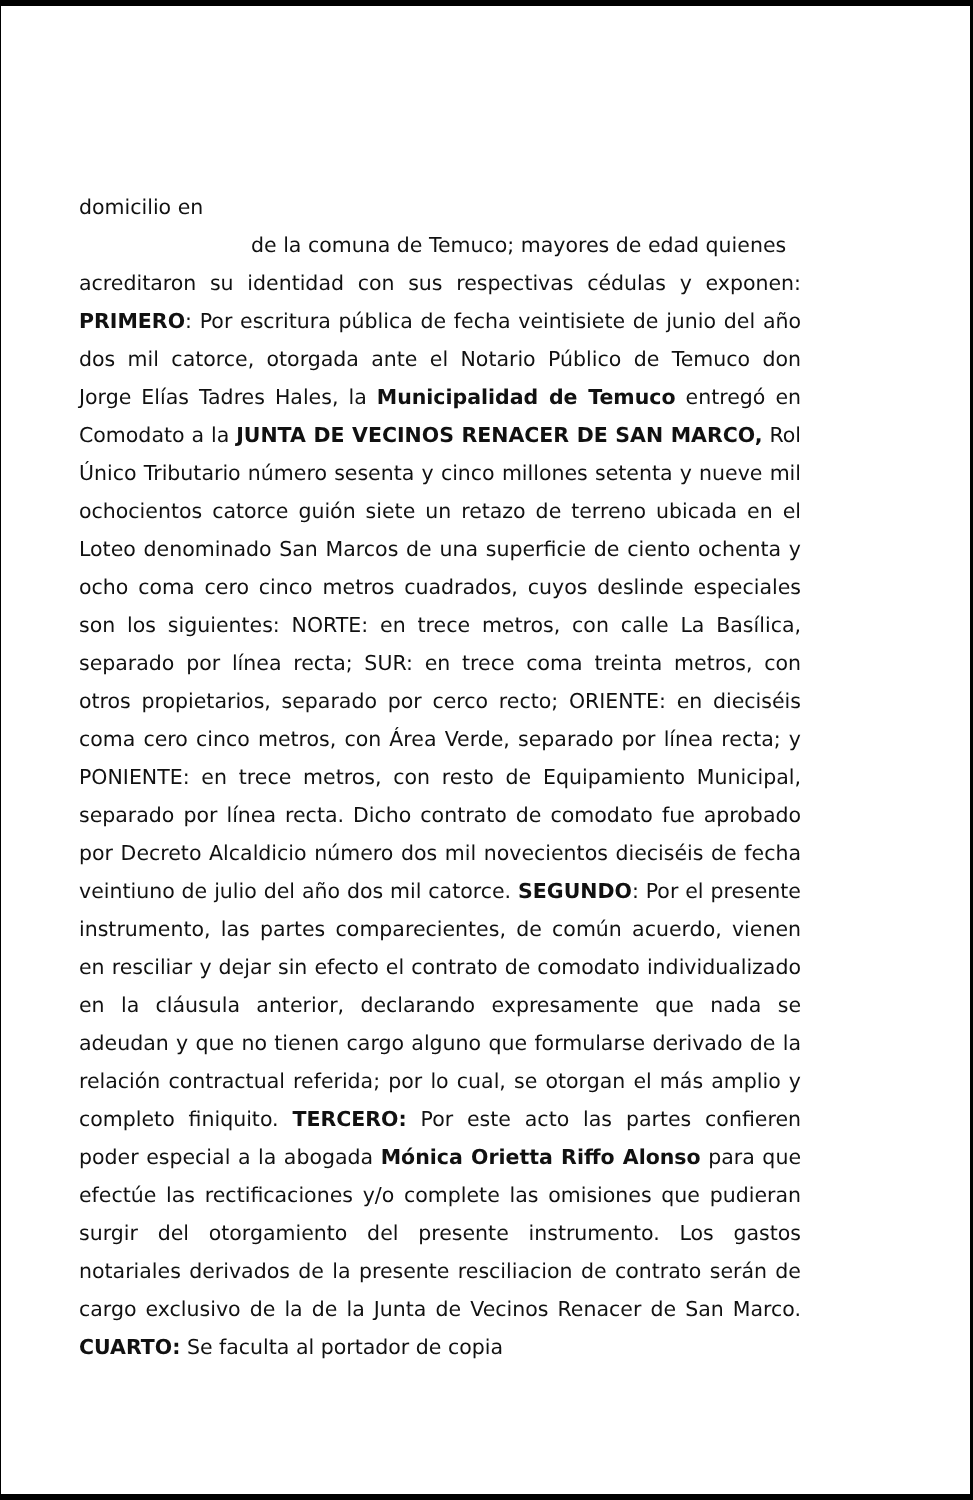domicilio en
de la comuna de Temuco; mayores de edad quienes
acreditaron su identidad con sus respectivas cédulas y exponen: PRIMERO: Por escritura pública de fecha veintisiete de junio del año dos mil catorce, otorgada ante el Notario Público de Temuco don Jorge Elías Tadres Hales, la Municipalidad de Temuco entregó en Comodato a la JUNTA DE VECINOS RENACER DE SAN MARCO, Rol Único Tributario número sesenta y cinco millones setenta y nueve mil ochocientos catorce guión siete un retazo de terreno ubicada en el Loteo denominado San Marcos de una superficie de ciento ochenta y ocho coma cero cinco metros cuadrados, cuyos deslinde especiales son los siguientes: NORTE: en trece metros, con calle La Basílica, separado por línea recta; SUR: en trece coma treinta metros, con otros propietarios, separado por cerco recto; ORIENTE: en dieciséis coma cero cinco metros, con Área Verde, separado por línea recta; y PONIENTE: en trece metros, con resto de Equipamiento Municipal, separado por línea recta. Dicho contrato de comodato fue aprobado por Decreto Alcaldicio número dos mil novecientos dieciséis de fecha veintiuno de julio del año dos mil catorce. SEGUNDO: Por el presente instrumento, las partes comparecientes, de común acuerdo, vienen en resciliar y dejar sin efecto el contrato de comodato individualizado en la cláusula anterior, declarando expresamente que nada se adeudan y que no tienen cargo alguno que formularse derivado de la relación contractual referida; por lo cual, se otorgan el más amplio y completo finiquito. TERCERO: Por este acto las partes confieren poder especial a la abogada Mónica Orietta Riffo Alonso para que efectúe las rectificaciones y/o complete las omisiones que pudieran surgir del otorgamiento del presente instrumento. Los gastos notariales derivados de la presente resciliacion de contrato serán de cargo exclusivo de la de la Junta de Vecinos Renacer de San Marco. CUARTO: Se faculta al portador de copia